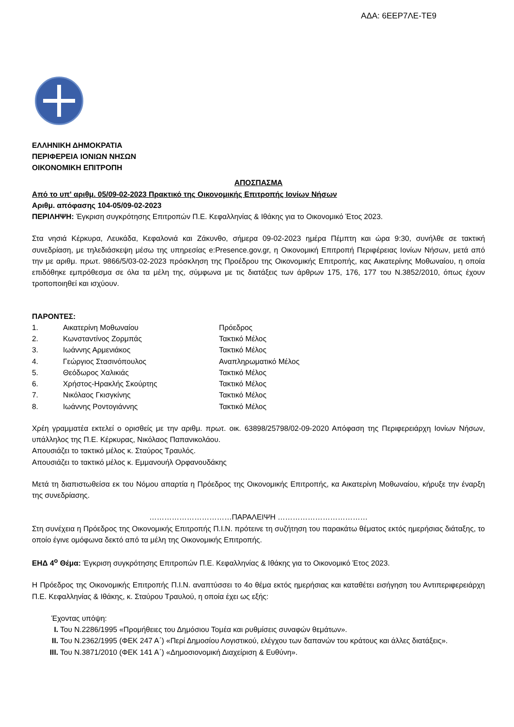ΑΔΑ: 6ΕΕΡ7ΛΕ-ΤΕ9
ΕΛΛΗΝΙΚΗ ΔΗΜΟΚΡΑΤΙΑ
ΠΕΡΙΦΕΡΕΙΑ ΙΟΝΙΩΝ ΝΗΣΩΝ
ΟΙΚΟΝΟΜΙΚΗ ΕΠΙΤΡΟΠΗ
ΑΠΟΣΠΑΣΜΑ
Από το υπ' αριθμ. 05/09-02-2023 Πρακτικό της Οικονομικής Επιτροπής Ιονίων Νήσων
Αριθμ. απόφασης 104-05/09-02-2023
ΠΕΡΙΛΗΨΗ: Έγκριση συγκρότησης Επιτροπών Π.Ε. Κεφαλληνίας & Ιθάκης για το Οικονομικό Έτος 2023.
Στα νησιά Κέρκυρα, Λευκάδα, Κεφαλονιά και Ζάκυνθο, σήμερα 09-02-2023 ημέρα Πέμπτη και ώρα 9:30, συνήλθε σε τακτική συνεδρίαση, με τηλεδιάσκεψη μέσω της υπηρεσίας e:Presence.gov.gr, η Οικονομική Επιτροπή Περιφέρειας Ιονίων Νήσων, μετά από την με αριθμ. πρωτ. 9866/5/03-02-2023 πρόσκληση της Προέδρου της Οικονομικής Επιτροπής, κας Αικατερίνης Μοθωναίου, η οποία επιδόθηκε εμπρόθεσμα σε όλα τα μέλη της, σύμφωνα με τις διατάξεις των άρθρων 175, 176, 177 του Ν.3852/2010, όπως έχουν τροποποιηθεί και ισχύουν.
ΠΑΡΟΝΤΕΣ:
| 1. | Αικατερίνη Μοθωναίου | Πρόεδρος |
| 2. | Κωνσταντίνος Ζορμπάς | Τακτικό Μέλος |
| 3. | Ιωάννης Αρμενιάκος | Τακτικό Μέλος |
| 4. | Γεώργιος Στασινόπουλος | Αναπληρωματικό Μέλος |
| 5. | Θεόδωρος Χαλικιάς | Τακτικό Μέλος |
| 6. | Χρήστος-Ηρακλής Σκούρτης | Τακτικό Μέλος |
| 7. | Νικόλαος Γκισγκίνης | Τακτικό Μέλος |
| 8. | Ιωάννης Ροντογιάννης | Τακτικό Μέλος |
Χρέη γραμματέα εκτελεί ο ορισθείς με την αριθμ. πρωτ. οικ. 63898/25798/02-09-2020 Απόφαση της Περιφερειάρχη Ιονίων Νήσων, υπάλληλος της Π.Ε. Κέρκυρας, Νικόλαος Παπανικολάου.
Απουσιάζει το τακτικό μέλος κ. Σταύρος Τραυλός.
Απουσιάζει το τακτικό μέλος κ. Εμμανουήλ Ορφανουδάκης
Μετά τη διαπιστωθείσα εκ του Νόμου απαρτία η Πρόεδρος της Οικονομικής Επιτροπής, κα Αικατερίνη Μοθωναίου, κήρυξε την έναρξη της συνεδρίασης.
……………………………ΠΑΡΑΛΕΙΨΗ ………………………………
Στη συνέχεια η Πρόεδρος της Οικονομικής Επιτροπής Π.Ι.Ν. πρότεινε τη συζήτηση του παρακάτω θέματος εκτός ημερήσιας διάταξης, το οποίο έγινε ομόφωνα δεκτό από τα μέλη της Οικονομικής Επιτροπής.
ΕΗΔ 4<sup>ο</sup> Θέμα: Έγκριση συγκρότησης Επιτροπών Π.Ε. Κεφαλληνίας & Ιθάκης για το Οικονομικό Έτος 2023.
Η Πρόεδρος της Οικονομικής Επιτροπής Π.Ι.Ν. αναπτύσσει το 4ο θέμα εκτός ημερήσιας και καταθέτει εισήγηση του Αντιπεριφερειάρχη Π.Ε. Κεφαλληνίας & Ιθάκης, κ. Σταύρου Τραυλού, η οποία έχει ως εξής:
Έχοντας υπόψη:
I. Του Ν.2286/1995 «Προμήθειες του Δημόσιου Τομέα και ρυθμίσεις συναφών θεμάτων».
II. Του Ν.2362/1995 (ΦΕΚ 247 Α΄) «Περί Δημοσίου Λογιστικού, ελέγχου των δαπανών του κράτους και άλλες διατάξεις».
III. Του Ν.3871/2010 (ΦΕΚ 141 Α΄) «Δημοσιονομική Διαχείριση & Ευθύνη».